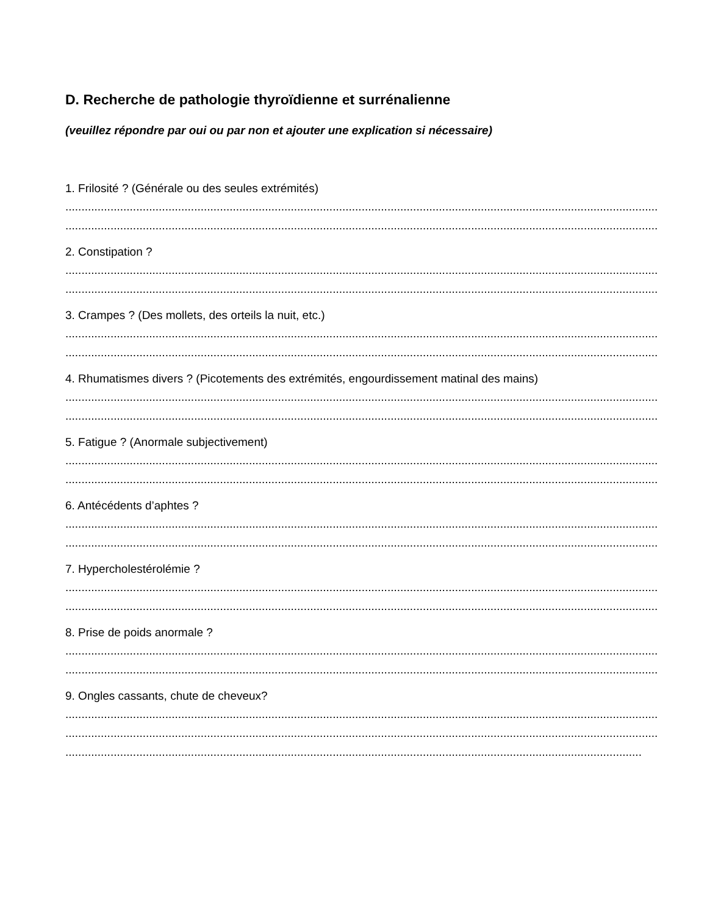D. Recherche de pathologie thyroïdienne et surrénalienne
(veuillez répondre par oui ou par non et ajouter une explication si nécessaire)
1. Frilosité ? (Générale ou des seules extrémités)
........................................................................................................................................................................................
........................................................................................................................................................................................
2. Constipation ?
........................................................................................................................................................................................
........................................................................................................................................................................................
3. Crampes ? (Des mollets, des orteils la nuit, etc.)
........................................................................................................................................................................................
........................................................................................................................................................................................
4. Rhumatismes divers ? (Picotements des extrémités, engourdissement matinal des mains)
........................................................................................................................................................................................
........................................................................................................................................................................................
5. Fatigue ? (Anormale subjectivement)
........................................................................................................................................................................................
........................................................................................................................................................................................
6. Antécédents d’aphtes ?
........................................................................................................................................................................................
........................................................................................................................................................................................
7. Hypercholestérolémie ?
........................................................................................................................................................................................
........................................................................................................................................................................................
8. Prise de poids anormale ?
........................................................................................................................................................................................
........................................................................................................................................................................................
9. Ongles cassants, chute de cheveux?
........................................................................................................................................................................................
........................................................................................................................................................................................
...................................................................................................................................................................................